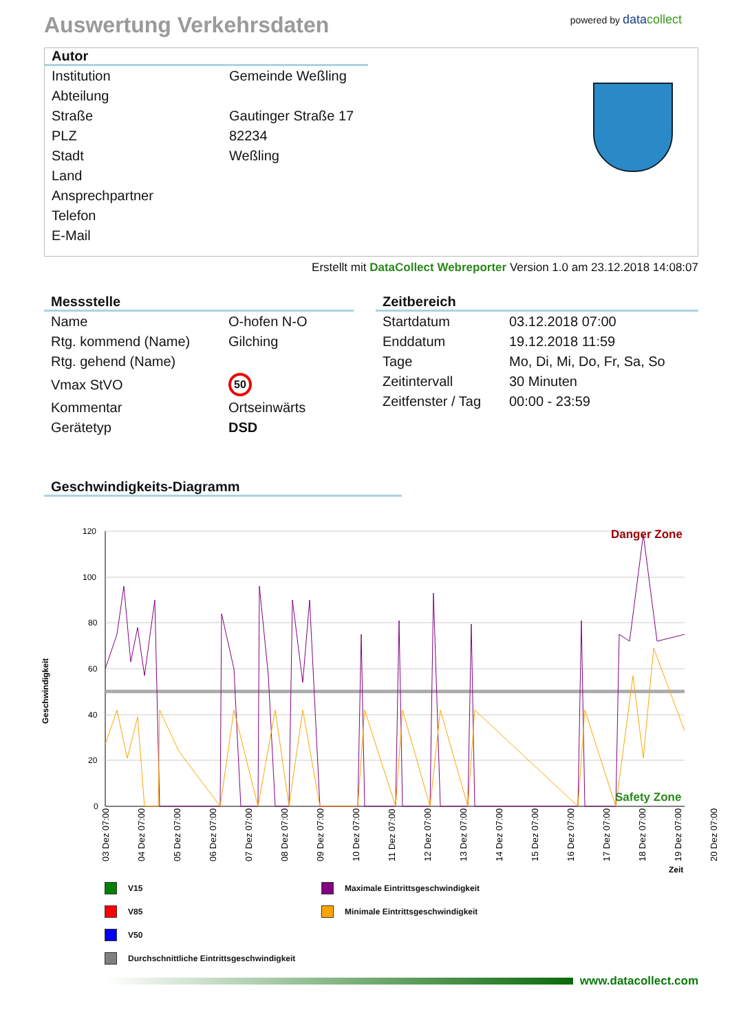Auswertung Verkehrsdaten
powered by datacollect
Autor
| Institution | Gemeinde Weßling |
| Abteilung | |
| Straße | Gautinger Straße 17 |
| PLZ | 82234 |
| Stadt | Weßling |
| Land | |
| Ansprechpartner | |
| Telefon | |
| E-Mail | |
Erstellt mit DataCollect Webreporter Version 1.0 am 23.12.2018 14:08:07
Messstelle
| Name | O-hofen N-O |
| Rtg. kommend (Name) | Gilching |
| Rtg. gehend (Name) | |
| Vmax StVO | 50 |
| Kommentar | Ortseinwärts |
| Gerätetyp | DSD |
Zeitbereich
| Startdatum | 03.12.2018 07:00 |
| Enddatum | 19.12.2018 11:59 |
| Tage | Mo, Di, Mi, Do, Fr, Sa, So |
| Zeitintervall | 30 Minuten |
| Zeitfenster / Tag | 00:00 - 23:59 |
Geschwindigkeits-Diagramm
Geschwindigkeit
120
100
80
60
40
20
0
Danger Zone
Safety Zone
03 Dez 07:00
04 Dez 07:00
05 Dez 07:00
06 Dez 07:00
07 Dez 07:00
08 Dez 07:00
09 Dez 07:00
10 Dez 07:00
11 Dez 07:00
12 Dez 07:00
13 Dez 07:00
14 Dez 07:00
15 Dez 07:00
16 Dez 07:00
17 Dez 07:00
18 Dez 07:00
19 Dez 07:00
20 Dez 07:00
Zeit
V15
Maximale Eintrittsgeschwindigkeit
V85
Minimale Eintrittsgeschwindigkeit
V50
Durchschnittliche Eintrittsgeschwindigkeit
www.datacollect.com